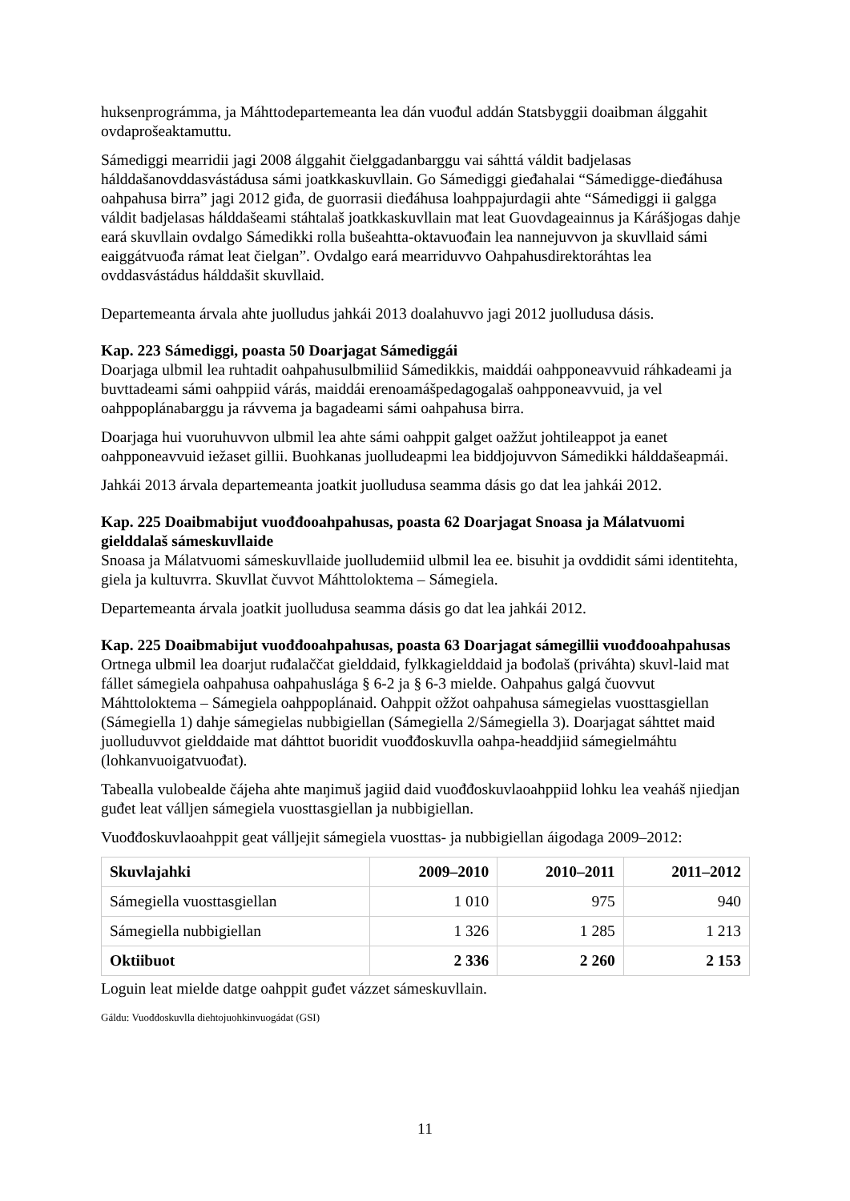huksenprográmma, ja Máhttodepartemeanta lea dán vuođul addán Statsbyggii doaibman álggahit ovdaprošeaktamuttu.
Sámediggi mearridii jagi 2008 álggahit čielggadanbarggu vai sáhttá váldit badjelasas hálddašanovddasvástádusa sámi joatkkaskuvllain. Go Sámediggi gieđahalai “Sámedigge-dieđáhusa oahpahusa birra” jagi 2012 giđa, de guorrasii dieđáhusa loahppajurdagii ahte “Sámediggi ii galgga váldit badjelasas hálddašeami stáhtalaš joatkkaskuvllain mat leat Guovdageainnus ja Kárášjogas dahje eará skuvllain ovdalgo Sámedikki rolla bušeahtta-oktavuođain lea nannejuvvon ja skuvllaid sámi eaiggátvuođa rámat leat čielgan”. Ovdalgo eará mearriduvvo Oahpahusdirektoráhtas lea ovddasvástádus hálddašit skuvllaid.
Departemeanta árvala ahte juolludus jahkái 2013 doalahuvvo jagi 2012 juolludusa dásis.
Kap. 223 Sámediggi, poasta 50 Doarjagat Sámediggái
Doarjaga ulbmil lea ruhtadit oahpahusulbmiliid Sámedikkis, maiddái oahpponeavvuid ráhkadeami ja buvttadeami sámi oahppiid várás, maiddái erenoamášpedagogalaš oahpponeavvuid, ja vel oahppoplánabarggu ja rávvema ja bagadeami sámi oahpahusa birra.
Doarjaga hui vuoruhuvvon ulbmil lea ahte sámi oahppit galget oažžut johtileappot ja eanet oahpponeavvuid iežaset gillii. Buohkanas juolludeapmi lea biddjojuvvon Sámedikki hálddašeapmái.
Jahkái 2013 árvala departemeanta joatkit juolludusa seamma dásis go dat lea jahkái 2012.
Kap. 225 Doaibmabijut vuođđooahpahusas, poasta 62 Doarjagat Snoasa ja Málatvuomi gielddalaš sámeskuvllaide
Snoasa ja Málatvuomi sámeskuvllaide juolludemiid ulbmil lea ee. bisuhit ja ovddidit sámi identitehta, giela ja kultuvrra. Skuvllat čuvvot Máhttoloktema – Sámegiela.
Departemeanta árvala joatkit juolludusa seamma dásis go dat lea jahkái 2012.
Kap. 225 Doaibmabijut vuođđooahpahusas, poasta 63 Doarjagat sámegillii vuođđooahpahusas
Ortnega ulbmil lea doarjut ruđalaččat gielddaid, fylkkagielddaid ja bođolaš (priváhta) skuvl-laid mat fállet sámegiela oahpahusa oahpahuslága § 6-2 ja § 6-3 mielde. Oahpahus galgá čuovvut Máhttoloktema – Sámegiela oahppoplánaid. Oahppit ožžot oahpahusa sámegielas vuosttasgiellan (Sámegiella 1) dahje sámegielas nubbigiellan (Sámegiella 2/Sámegiella 3). Doarjagat sáhttet maid juolluduvvot gielddaide mat dáhttot buoridit vuođđoskuvlla oahpa-headdjiid sámegielmáhtu (lohkanvuoigatvuođat).
Tabealla vulobealde čájeha ahte maŋimuš jagiid daid vuođđoskuvlaoahppiid lohku lea veaháš njiedjan guđet leat válljen sámegiela vuosttasgiellan ja nubbigiellan.
Vuođđoskuvlaoahppit geat válljejit sámegiela vuosttas- ja nubbigiellan áigodaga 2009–2012:
| Skuvlajahki | 2009–2010 | 2010–2011 | 2011–2012 |
| --- | --- | --- | --- |
| Sámegiella vuosttasgiellan | 1 010 | 975 | 940 |
| Sámegiella nubbigiellan | 1 326 | 1 285 | 1 213 |
| Oktiibuot | 2 336 | 2 260 | 2 153 |
Loguin leat mielde datge oahppit guđet vázzet sámeskuvllain.
Gáldu: Vuođđoskuvlla diehtojuohkinvuogádat (GSI)
11